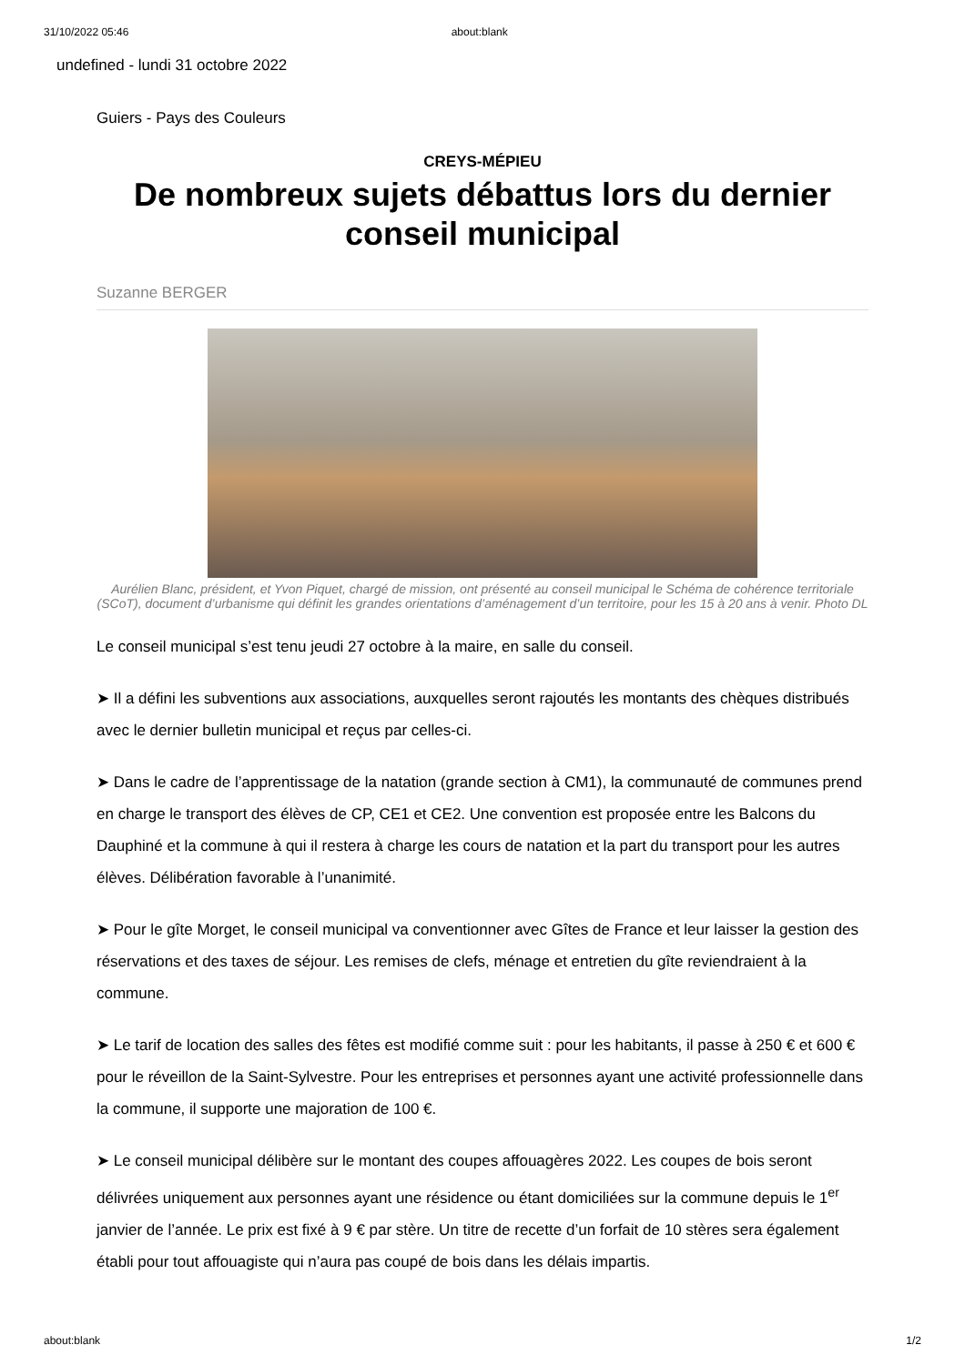31/10/2022 05:46 about:blank
undefined - lundi 31 octobre 2022
Guiers - Pays des Couleurs
CREYS-MÉPIEU
De nombreux sujets débattus lors du dernier conseil municipal
Suzanne BERGER
Aurélien Blanc, président, et Yvon Piquet, chargé de mission, ont présenté au conseil municipal le Schéma de cohérence territoriale (SCoT), document d’urbanisme qui définit les grandes orientations d’aménagement d’un territoire, pour les 15 à 20 ans à venir. Photo DL
Le conseil municipal s’est tenu jeudi 27 octobre à la maire, en salle du conseil.
➤ Il a défini les subventions aux associations, auxquelles seront rajoutés les montants des chèques distribués avec le dernier bulletin municipal et reçus par celles-ci.
➤ Dans le cadre de l’apprentissage de la natation (grande section à CM1), la communauté de communes prend en charge le transport des élèves de CP, CE1 et CE2. Une convention est proposée entre les Balcons du Dauphiné et la commune à qui il restera à charge les cours de natation et la part du transport pour les autres élèves. Délibération favorable à l’unanimité.
➤ Pour le gîte Morget, le conseil municipal va conventionner avec Gîtes de France et leur laisser la gestion des réservations et des taxes de séjour. Les remises de clefs, ménage et entretien du gîte reviendraient à la commune.
➤ Le tarif de location des salles des fêtes est modifié comme suit : pour les habitants, il passe à 250 € et 600 € pour le réveillon de la Saint-Sylvestre. Pour les entreprises et personnes ayant une activité professionnelle dans la commune, il supporte une majoration de 100 €.
➤ Le conseil municipal délibère sur le montant des coupes affouagères 2022. Les coupes de bois seront délivrées uniquement aux personnes ayant une résidence ou étant domiciliées sur la commune depuis le 1<sup>er</sup> janvier de l’année. Le prix est fixé à 9 € par stère. Un titre de recette d’un forfait de 10 stères sera également établi pour tout affouagiste qui n’aura pas coupé de bois dans les délais impartis.
about:blank 1/2